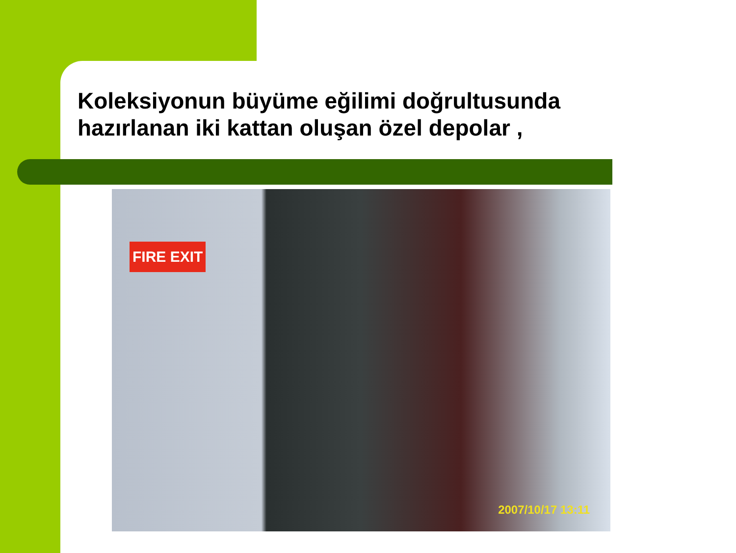Koleksiyonun büyüme eğilimi doğrultusunda
hazırlanan iki kattan oluşan özel depolar ,
FIRE EXIT
2007/10/17 13:11